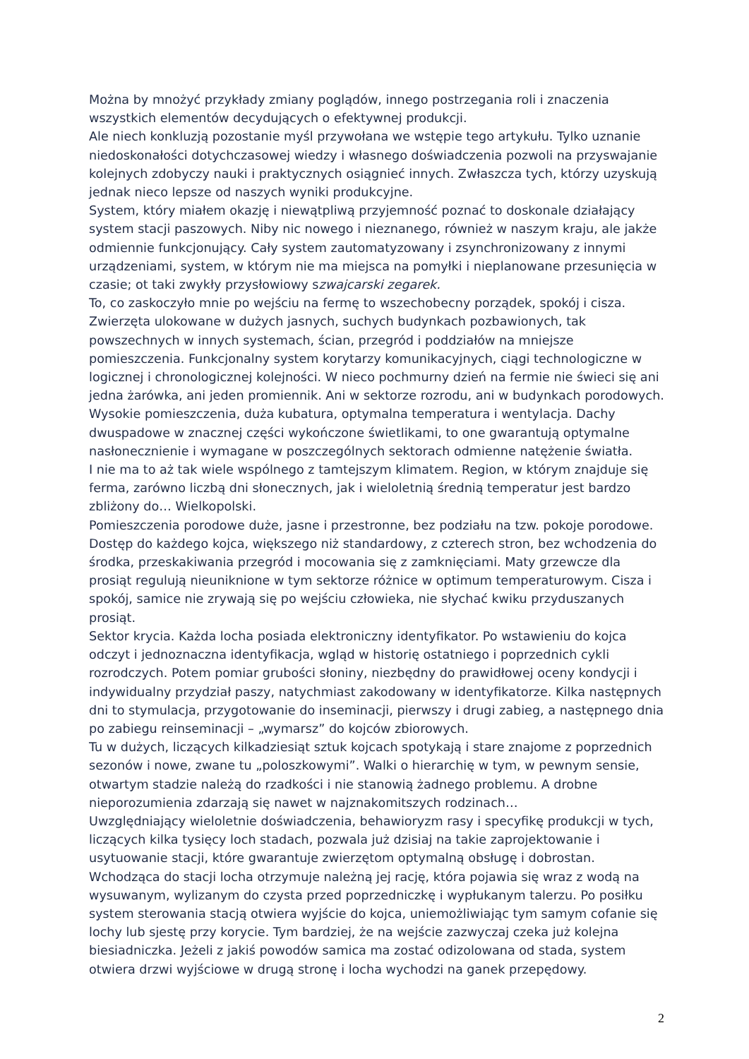Można by mnożyć przykłady zmiany poglądów, innego postrzegania roli i znaczenia wszystkich elementów decydujących o efektywnej produkcji.
Ale niech konkluzją pozostanie myśl przywołana we wstępie tego artykułu. Tylko uznanie niedoskonałości dotychczasowej wiedzy i własnego doświadczenia pozwoli na przyswajanie kolejnych zdobyczy nauki i praktycznych osiągnieć innych. Zwłaszcza tych, którzy uzyskują jednak nieco lepsze od naszych wyniki produkcyjne.
System, który miałem okazję i niewątpliwą przyjemność poznać to doskonale działający system stacji paszowych. Niby nic nowego i nieznanego, również w naszym kraju, ale jakże odmiennie funkcjonujący. Cały system zautomatyzowany i zsynchronizowany z innymi urządzeniami, system, w którym nie ma miejsca na pomyłki i nieplanowane przesunięcia w czasie; ot taki zwykły przysłowiowy szwajcarski zegarek.
To, co zaskoczyło mnie po wejściu na fermę to wszechobecny porządek, spokój i cisza. Zwierzęta ulokowane w dużych jasnych, suchych budynkach pozbawionych, tak powszechnych w innych systemach, ścian, przegród i poddziałów na mniejsze pomieszczenia. Funkcjonalny system korytarzy komunikacyjnych, ciągi technologiczne w logicznej i chronologicznej kolejności. W nieco pochmurny dzień na fermie nie świeci się ani jedna żarówka, ani jeden promiennik. Ani w sektorze rozrodu, ani w budynkach porodowych. Wysokie pomieszczenia, duża kubatura, optymalna temperatura i wentylacja. Dachy dwuspadowe w znacznej części wykończone świetlikami, to one gwarantują optymalne nasłonecznienie i wymagane w poszczególnych sektorach odmienne natężenie światła.
I nie ma to aż tak wiele wspólnego z tamtejszym klimatem. Region, w którym znajduje się ferma, zarówno liczbą dni słonecznych, jak i wieloletnią średnią temperatur jest bardzo zbliżony do… Wielkopolski.
Pomieszczenia porodowe duże, jasne i przestronne, bez podziału na tzw. pokoje porodowe. Dostęp do każdego kojca, większego niż standardowy, z czterech stron, bez wchodzenia do środka, przeskakiwania przegród i mocowania się z zamknięciami. Maty grzewcze dla prosiąt regulują nieuniknione w tym sektorze różnice w optimum temperaturowym. Cisza i spokój, samice nie zrywają się po wejściu człowieka, nie słychać kwiku przyduszanych prosiąt.
Sektor krycia. Każda locha posiada elektroniczny identyfikator. Po wstawieniu do kojca odczyt i jednoznaczna identyfikacja, wgląd w historię ostatniego i poprzednich cykli rozrodczych. Potem pomiar grubości słoniny, niezbędny do prawidłowej oceny kondycji i indywidualny przydział paszy, natychmiast zakodowany w identyfikatorze. Kilka następnych dni to stymulacja, przygotowanie do inseminacji, pierwszy i drugi zabieg, a następnego dnia po zabiegu reinseminacji – „wymarsz” do kojców zbiorowych.
Tu w dużych, liczących kilkadziesiąt sztuk kojcach spotykają i stare znajome z poprzednich sezonów i nowe, zwane tu „poloszkowymi”. Walki o hierarchię w tym, w pewnym sensie, otwartym stadzie należą do rzadkości i nie stanowią żadnego problemu. A drobne nieporozumienia zdarzają się nawet w najznakomitszych rodzinach…
Uwzględniający wieloletnie doświadczenia, behawioryzm rasy i specyfikę produkcji w tych, liczących kilka tysięcy loch stadach, pozwala już dzisiaj na takie zaprojektowanie i usytuowanie stacji, które gwarantuje zwierzętom optymalną obsługę i dobrostan.
Wchodząca do stacji locha otrzymuje należną jej rację, która pojawia się wraz z wodą na wysuwanym, wylizanym do czysta przed poprzedniczkę i wypłukanym talerzu. Po posiłku system sterowania stacją otwiera wyjście do kojca, uniemożliwiając tym samym cofanie się lochy lub sjestę przy korycie. Tym bardziej, że na wejście zazwyczaj czeka już kolejna biesiadniczka. Jeżeli z jakiś powodów samica ma zostać odizolowana od stada, system otwiera drzwi wyjściowe w drugą stronę i locha wychodzi na ganek przepędowy.
2